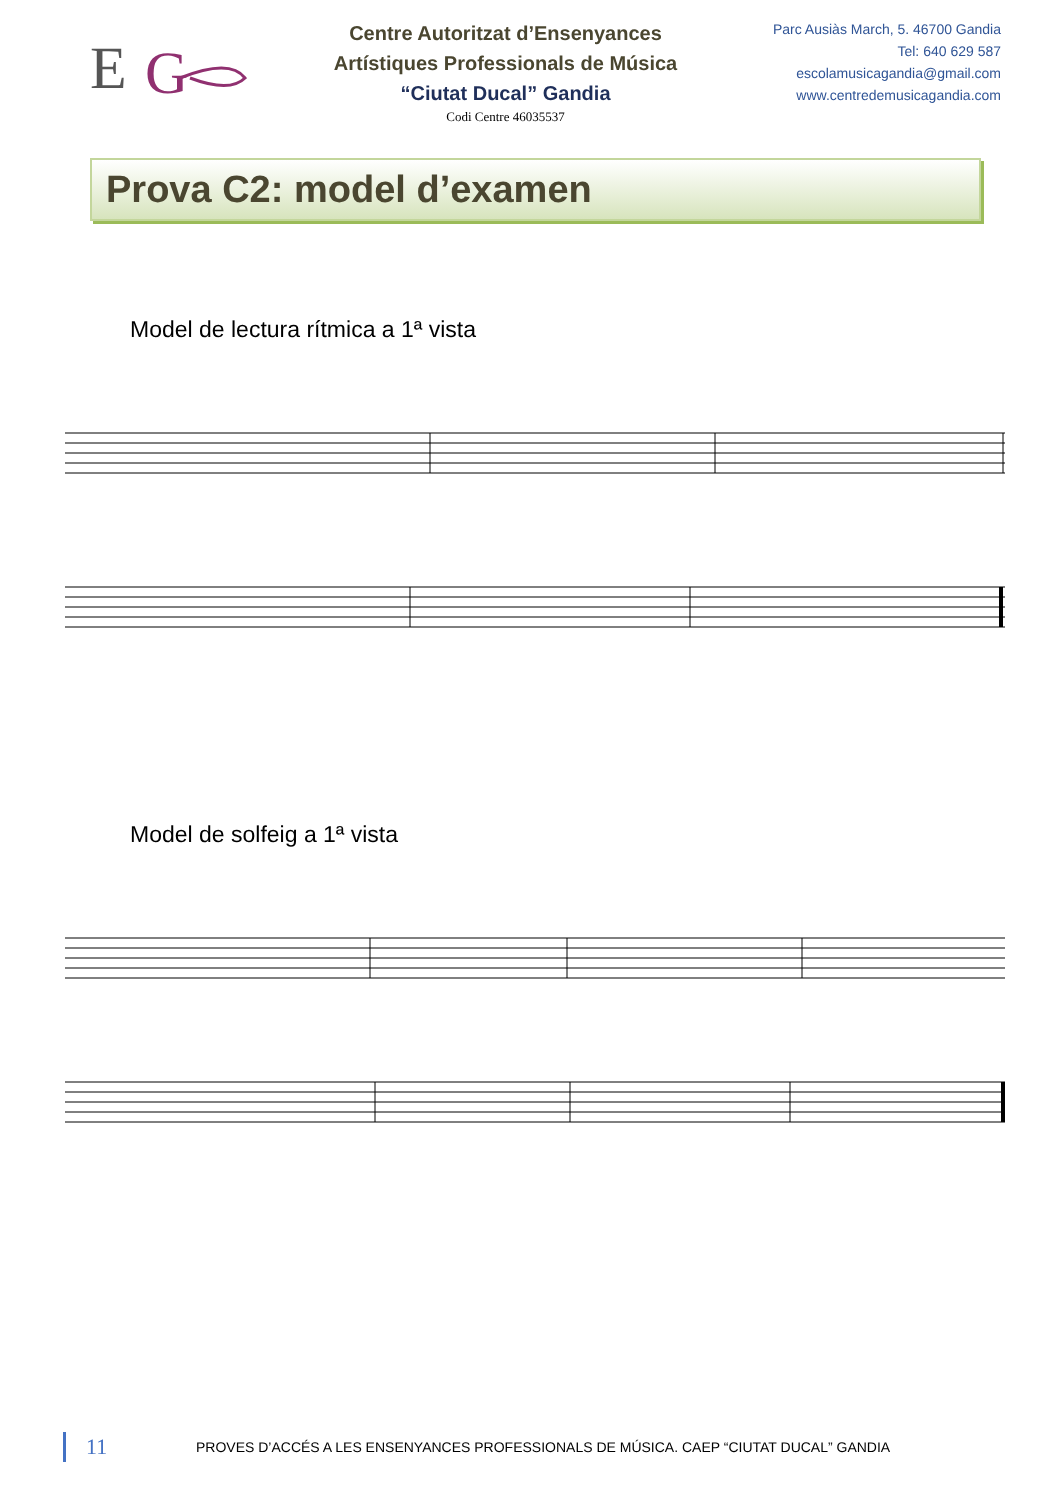E
G
Centre Autoritzat d’Ensenyances
Artístiques Professionals de Música
“Ciutat Ducal” Gandia
Codi Centre 46035537
Parc Ausiàs March, 5. 46700 Gandia
Tel: 640 629 587
escolamusicagandia@gmail.com
www.centredemusicagandia.com
Prova C2: model d’examen
Model de lectura rítmica a 1ª vista
Model de solfeig a 1ª vista
11 PROVES D’ACCÉS A LES ENSENYANCES PROFESSIONALS DE MÚSICA. CAEP “CIUTAT DUCAL” GANDIA